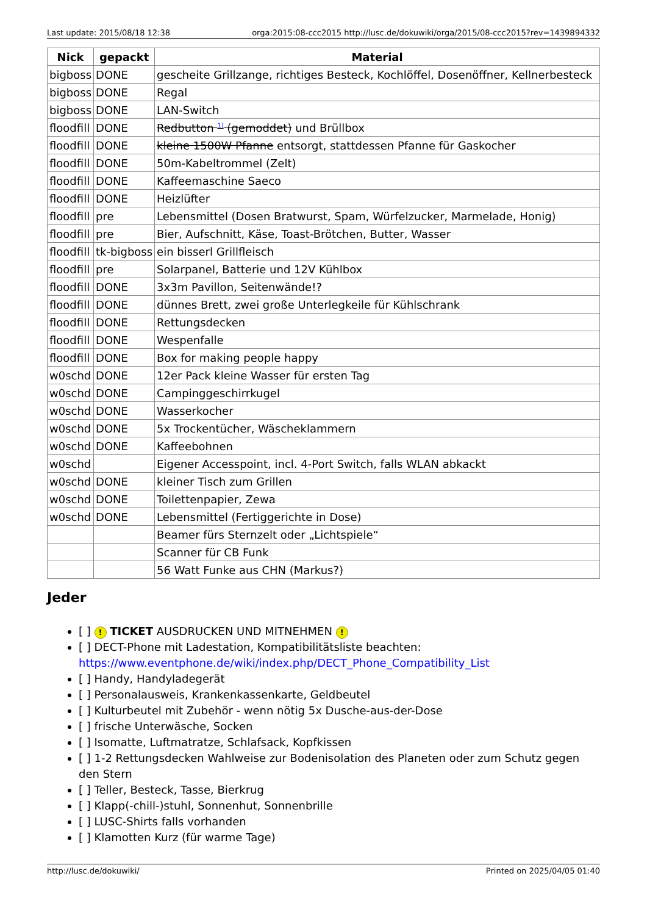Last update: 2015/08/18 12:38 orga:2015:08-ccc2015 http://lusc.de/dokuwiki/orga/2015/08-ccc2015?rev=1439894332
| Nick | gepackt | Material |
| --- | --- | --- |
| bigboss | DONE | gescheite Grillzange, richtiges Besteck, Kochlöffel, Dosenöffner, Kellnerbesteck |
| bigboss | DONE | Regal |
| bigboss | DONE | LAN-Switch |
| floodfill | DONE | Redbutton <sup>1)</sup> (gemoddet) und Brüllbox |
| floodfill | DONE | kleine 1500W Pfanne entsorgt, stattdessen Pfanne für Gaskocher |
| floodfill | DONE | 50m-Kabeltrommel (Zelt) |
| floodfill | DONE | Kaffeemaschine Saeco |
| floodfill | DONE | Heizlüfter |
| floodfill | pre | Lebensmittel (Dosen Bratwurst, Spam, Würfelzucker, Marmelade, Honig) |
| floodfill | pre | Bier, Aufschnitt, Käse, Toast-Brötchen, Butter, Wasser |
| floodfill | tk-bigboss | ein bisserl Grillfleisch |
| floodfill | pre | Solarpanel, Batterie und 12V Kühlbox |
| floodfill | DONE | 3x3m Pavillon, Seitenwände!? |
| floodfill | DONE | dünnes Brett, zwei große Unterlegkeile für Kühlschrank |
| floodfill | DONE | Rettungsdecken |
| floodfill | DONE | Wespenfalle |
| floodfill | DONE | Box for making people happy |
| w0schd | DONE | 12er Pack kleine Wasser für ersten Tag |
| w0schd | DONE | Campinggeschirrkugel |
| w0schd | DONE | Wasserkocher |
| w0schd | DONE | 5x Trockentücher, Wäscheklammern |
| w0schd | DONE | Kaffeebohnen |
| w0schd | | Eigener Accesspoint, incl. 4-Port Switch, falls WLAN abkackt |
| w0schd | DONE | kleiner Tisch zum Grillen |
| w0schd | DONE | Toilettenpapier, Zewa |
| w0schd | DONE | Lebensmittel (Fertiggerichte in Dose) |
| | | Beamer fürs Sternzelt oder „Lichtspiele“ |
| | | Scanner für CB Funk |
| | | 56 Watt Funke aus CHN (Markus?) |
Jeder
[ ] ! TICKET AUSDRUCKEN UND MITNEHMEN !
[ ] DECT-Phone mit Ladestation, Kompatibilitätsliste beachten: https://www.eventphone.de/wiki/index.php/DECT_Phone_Compatibility_List
[ ] Handy, Handyladegerät
[ ] Personalausweis, Krankenkassenkarte, Geldbeutel
[ ] Kulturbeutel mit Zubehör - wenn nötig 5x Dusche-aus-der-Dose
[ ] frische Unterwäsche, Socken
[ ] Isomatte, Luftmatratze, Schlafsack, Kopfkissen
[ ] 1-2 Rettungsdecken Wahlweise zur Bodenisolation des Planeten oder zum Schutz gegen den Stern
[ ] Teller, Besteck, Tasse, Bierkrug
[ ] Klapp(-chill-)stuhl, Sonnenhut, Sonnenbrille
[ ] LUSC-Shirts falls vorhanden
[ ] Klamotten Kurz (für warme Tage)
http://lusc.de/dokuwiki/ Printed on 2025/04/05 01:40